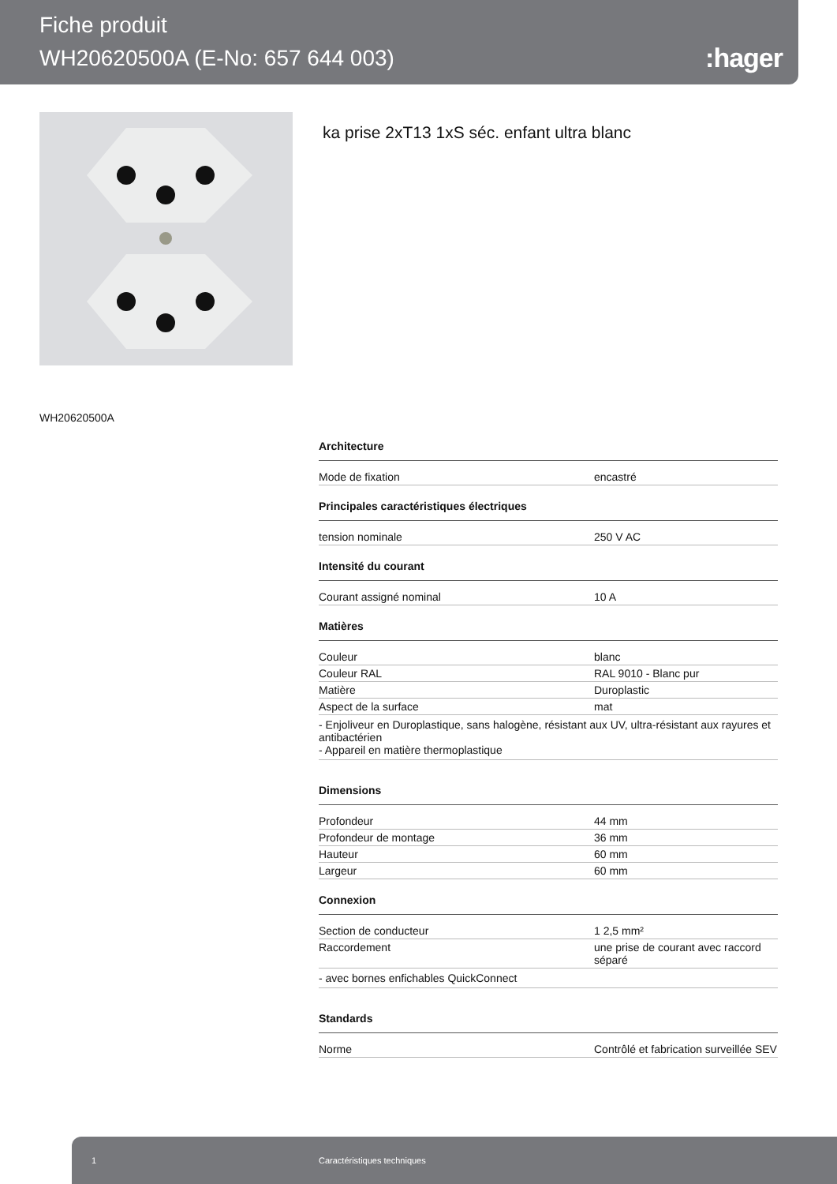Fiche produit
WH20620500A (E-No: 657 644 003)
:hager
ka prise 2xT13 1xS séc. enfant ultra blanc
WH20620500A
Architecture
| Mode de fixation | encastré |
Principales caractéristiques électriques
| tension nominale | 250 V AC |
Intensité du courant
| Courant assigné nominal | 10 A |
Matières
| Couleur | blanc |
| Couleur RAL | RAL 9010 - Blanc pur |
| Matière | Duroplastic |
| Aspect de la surface | mat |
- Enjoliveur en Duroplastique, sans halogène, résistant aux UV, ultra-résistant aux rayures et antibactérien
- Appareil en matière thermoplastique
Dimensions
| Profondeur | 44 mm |
| Profondeur de montage | 36 mm |
| Hauteur | 60 mm |
| Largeur | 60 mm |
Connexion
| Section de conducteur | 1 2,5 mm² |
| Raccordement | une prise de courant avec raccord séparé |
- avec bornes enfichables QuickConnect
Standards
| Norme | Contrôlé et fabrication surveillée SEV |
1 Caractéristiques techniques